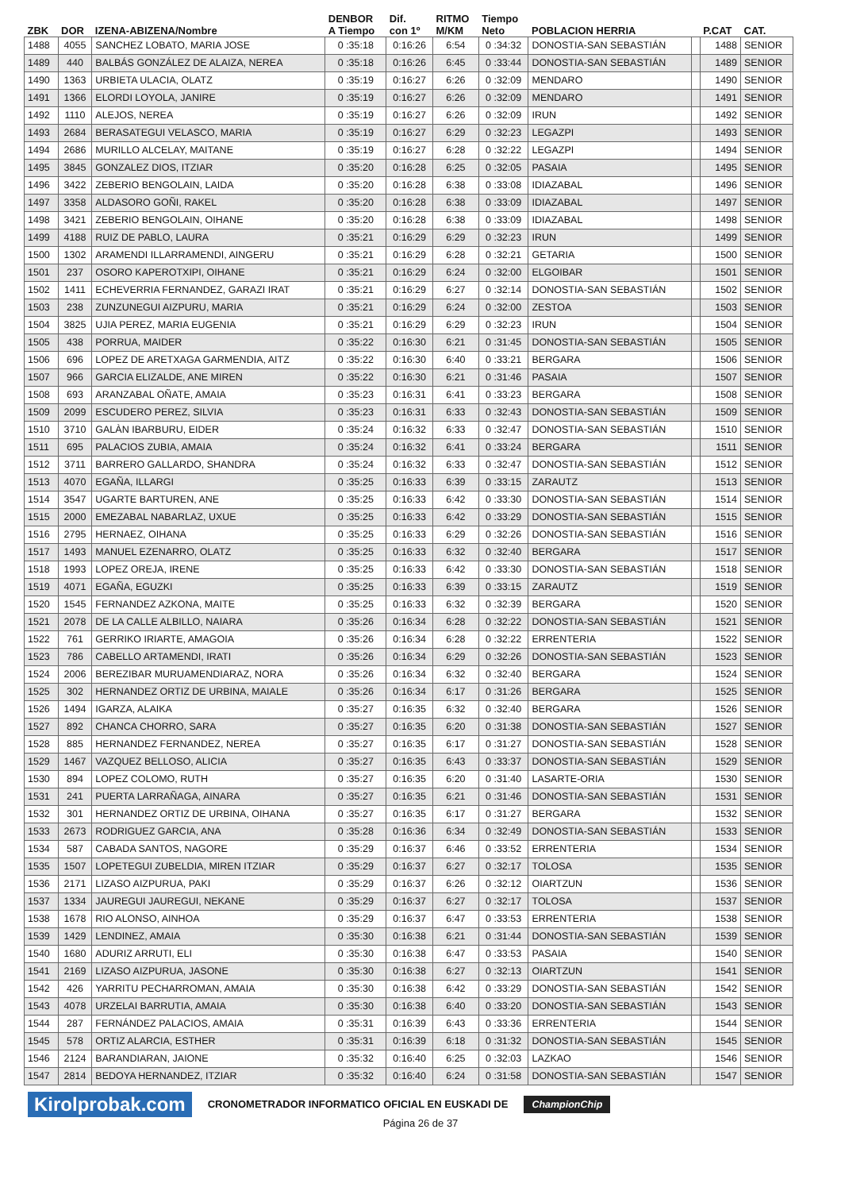| ZBK | DOR | IZENA-ABIZENA/Nombre | DENBOR A Tiempo | Dif. con 1º | RITMO M/KM | Tiempo Neto | POBLACION HERRIA | | P.CAT | CAT. |
| --- | --- | --- | --- | --- | --- | --- | --- | --- | --- | --- |
| 1488 | 4055 | SANCHEZ LOBATO, MARIA JOSE | 0 :35:18 | 0:16:26 | 6:54 | 0 :34:32 | DONOSTIA-SAN SEBASTIÁN | | 1488 | SENIOR |
| 1489 | 440 | BALBÁS GONZÁLEZ DE ALAIZA, NEREA | 0 :35:18 | 0:16:26 | 6:45 | 0 :33:44 | DONOSTIA-SAN SEBASTIÁN | | 1489 | SENIOR |
| 1490 | 1363 | URBIETA ULACIA, OLATZ | 0 :35:19 | 0:16:27 | 6:26 | 0 :32:09 | MENDARO | | 1490 | SENIOR |
| 1491 | 1366 | ELORDI LOYOLA, JANIRE | 0 :35:19 | 0:16:27 | 6:26 | 0 :32:09 | MENDARO | | 1491 | SENIOR |
| 1492 | 1110 | ALEJOS, NEREA | 0 :35:19 | 0:16:27 | 6:26 | 0 :32:09 | IRUN | | 1492 | SENIOR |
| 1493 | 2684 | BERASATEGUI VELASCO, MARIA | 0 :35:19 | 0:16:27 | 6:29 | 0 :32:23 | LEGAZPI | | 1493 | SENIOR |
| 1494 | 2686 | MURILLO ALCELAY, MAITANE | 0 :35:19 | 0:16:27 | 6:28 | 0 :32:22 | LEGAZPI | | 1494 | SENIOR |
| 1495 | 3845 | GONZALEZ DIOS, ITZIAR | 0 :35:20 | 0:16:28 | 6:25 | 0 :32:05 | PASAIA | | 1495 | SENIOR |
| 1496 | 3422 | ZEBERIO BENGOLAIN, LAIDA | 0 :35:20 | 0:16:28 | 6:38 | 0 :33:08 | IDIAZABAL | | 1496 | SENIOR |
| 1497 | 3358 | ALDASORO GOÑI, RAKEL | 0 :35:20 | 0:16:28 | 6:38 | 0 :33:09 | IDIAZABAL | | 1497 | SENIOR |
| 1498 | 3421 | ZEBERIO BENGOLAIN, OIHANE | 0 :35:20 | 0:16:28 | 6:38 | 0 :33:09 | IDIAZABAL | | 1498 | SENIOR |
| 1499 | 4188 | RUIZ DE PABLO, LAURA | 0 :35:21 | 0:16:29 | 6:29 | 0 :32:23 | IRUN | | 1499 | SENIOR |
| 1500 | 1302 | ARAMENDI ILLARRAMENDI, AINGERU | 0 :35:21 | 0:16:29 | 6:28 | 0 :32:21 | GETARIA | | 1500 | SENIOR |
| 1501 | 237 | OSORO KAPEROTXIPI, OIHANE | 0 :35:21 | 0:16:29 | 6:24 | 0 :32:00 | ELGOIBAR | | 1501 | SENIOR |
| 1502 | 1411 | ECHEVERRIA FERNANDEZ, GARAZI IRAT | 0 :35:21 | 0:16:29 | 6:27 | 0 :32:14 | DONOSTIA-SAN SEBASTIÁN | | 1502 | SENIOR |
| 1503 | 238 | ZUNZUNEGUI AIZPURU, MARIA | 0 :35:21 | 0:16:29 | 6:24 | 0 :32:00 | ZESTOA | | 1503 | SENIOR |
| 1504 | 3825 | UJIA PEREZ, MARIA EUGENIA | 0 :35:21 | 0:16:29 | 6:29 | 0 :32:23 | IRUN | | 1504 | SENIOR |
| 1505 | 438 | PORRUA, MAIDER | 0 :35:22 | 0:16:30 | 6:21 | 0 :31:45 | DONOSTIA-SAN SEBASTIÁN | | 1505 | SENIOR |
| 1506 | 696 | LOPEZ DE ARETXAGA GARMENDIA, AITZ | 0 :35:22 | 0:16:30 | 6:40 | 0 :33:21 | BERGARA | | 1506 | SENIOR |
| 1507 | 966 | GARCIA ELIZALDE, ANE MIREN | 0 :35:22 | 0:16:30 | 6:21 | 0 :31:46 | PASAIA | | 1507 | SENIOR |
| 1508 | 693 | ARANZABAL OÑATE, AMAIA | 0 :35:23 | 0:16:31 | 6:41 | 0 :33:23 | BERGARA | | 1508 | SENIOR |
| 1509 | 2099 | ESCUDERO PEREZ, SILVIA | 0 :35:23 | 0:16:31 | 6:33 | 0 :32:43 | DONOSTIA-SAN SEBASTIÁN | | 1509 | SENIOR |
| 1510 | 3710 | GALÀN IBARBURU, EIDER | 0 :35:24 | 0:16:32 | 6:33 | 0 :32:47 | DONOSTIA-SAN SEBASTIÁN | | 1510 | SENIOR |
| 1511 | 695 | PALACIOS ZUBIA, AMAIA | 0 :35:24 | 0:16:32 | 6:41 | 0 :33:24 | BERGARA | | 1511 | SENIOR |
| 1512 | 3711 | BARRERO GALLARDO, SHANDRA | 0 :35:24 | 0:16:32 | 6:33 | 0 :32:47 | DONOSTIA-SAN SEBASTIÁN | | 1512 | SENIOR |
| 1513 | 4070 | EGAÑA, ILLARGI | 0 :35:25 | 0:16:33 | 6:39 | 0 :33:15 | ZARAUTZ | | 1513 | SENIOR |
| 1514 | 3547 | UGARTE BARTUREN, ANE | 0 :35:25 | 0:16:33 | 6:42 | 0 :33:30 | DONOSTIA-SAN SEBASTIÁN | | 1514 | SENIOR |
| 1515 | 2000 | EMEZABAL NABARLAZ, UXUE | 0 :35:25 | 0:16:33 | 6:42 | 0 :33:29 | DONOSTIA-SAN SEBASTIÁN | | 1515 | SENIOR |
| 1516 | 2795 | HERNAEZ, OIHANA | 0 :35:25 | 0:16:33 | 6:29 | 0 :32:26 | DONOSTIA-SAN SEBASTIÁN | | 1516 | SENIOR |
| 1517 | 1493 | MANUEL EZENARRO, OLATZ | 0 :35:25 | 0:16:33 | 6:32 | 0 :32:40 | BERGARA | | 1517 | SENIOR |
| 1518 | 1993 | LOPEZ OREJA, IRENE | 0 :35:25 | 0:16:33 | 6:42 | 0 :33:30 | DONOSTIA-SAN SEBASTIÁN | | 1518 | SENIOR |
| 1519 | 4071 | EGAÑA, EGUZKI | 0 :35:25 | 0:16:33 | 6:39 | 0 :33:15 | ZARAUTZ | | 1519 | SENIOR |
| 1520 | 1545 | FERNANDEZ AZKONA, MAITE | 0 :35:25 | 0:16:33 | 6:32 | 0 :32:39 | BERGARA | | 1520 | SENIOR |
| 1521 | 2078 | DE LA CALLE ALBILLO, NAIARA | 0 :35:26 | 0:16:34 | 6:28 | 0 :32:22 | DONOSTIA-SAN SEBASTIÁN | | 1521 | SENIOR |
| 1522 | 761 | GERRIKO IRIARTE, AMAGOIA | 0 :35:26 | 0:16:34 | 6:28 | 0 :32:22 | ERRENTERIA | | 1522 | SENIOR |
| 1523 | 786 | CABELLO ARTAMENDI, IRATI | 0 :35:26 | 0:16:34 | 6:29 | 0 :32:26 | DONOSTIA-SAN SEBASTIÁN | | 1523 | SENIOR |
| 1524 | 2006 | BEREZIBAR MURUAMENDIARAZ, NORA | 0 :35:26 | 0:16:34 | 6:32 | 0 :32:40 | BERGARA | | 1524 | SENIOR |
| 1525 | 302 | HERNANDEZ ORTIZ DE URBINA, MAIALE | 0 :35:26 | 0:16:34 | 6:17 | 0 :31:26 | BERGARA | | 1525 | SENIOR |
| 1526 | 1494 | IGARZA, ALAIKA | 0 :35:27 | 0:16:35 | 6:32 | 0 :32:40 | BERGARA | | 1526 | SENIOR |
| 1527 | 892 | CHANCA CHORRO, SARA | 0 :35:27 | 0:16:35 | 6:20 | 0 :31:38 | DONOSTIA-SAN SEBASTIÁN | | 1527 | SENIOR |
| 1528 | 885 | HERNANDEZ FERNANDEZ, NEREA | 0 :35:27 | 0:16:35 | 6:17 | 0 :31:27 | DONOSTIA-SAN SEBASTIÁN | | 1528 | SENIOR |
| 1529 | 1467 | VAZQUEZ BELLOSO, ALICIA | 0 :35:27 | 0:16:35 | 6:43 | 0 :33:37 | DONOSTIA-SAN SEBASTIÁN | | 1529 | SENIOR |
| 1530 | 894 | LOPEZ COLOMO, RUTH | 0 :35:27 | 0:16:35 | 6:20 | 0 :31:40 | LASARTE-ORIA | | 1530 | SENIOR |
| 1531 | 241 | PUERTA LARRAÑAGA, AINARA | 0 :35:27 | 0:16:35 | 6:21 | 0 :31:46 | DONOSTIA-SAN SEBASTIÁN | | 1531 | SENIOR |
| 1532 | 301 | HERNANDEZ ORTIZ DE URBINA, OIHANA | 0 :35:27 | 0:16:35 | 6:17 | 0 :31:27 | BERGARA | | 1532 | SENIOR |
| 1533 | 2673 | RODRIGUEZ GARCIA, ANA | 0 :35:28 | 0:16:36 | 6:34 | 0 :32:49 | DONOSTIA-SAN SEBASTIÁN | | 1533 | SENIOR |
| 1534 | 587 | CABADA SANTOS, NAGORE | 0 :35:29 | 0:16:37 | 6:46 | 0 :33:52 | ERRENTERIA | | 1534 | SENIOR |
| 1535 | 1507 | LOPETEGUI ZUBELDIA, MIREN ITZIAR | 0 :35:29 | 0:16:37 | 6:27 | 0 :32:17 | TOLOSA | | 1535 | SENIOR |
| 1536 | 2171 | LIZASO AIZPURUA, PAKI | 0 :35:29 | 0:16:37 | 6:26 | 0 :32:12 | OIARTZUN | | 1536 | SENIOR |
| 1537 | 1334 | JAUREGUI JAUREGUI, NEKANE | 0 :35:29 | 0:16:37 | 6:27 | 0 :32:17 | TOLOSA | | 1537 | SENIOR |
| 1538 | 1678 | RIO ALONSO, AINHOA | 0 :35:29 | 0:16:37 | 6:47 | 0 :33:53 | ERRENTERIA | | 1538 | SENIOR |
| 1539 | 1429 | LENDINEZ, AMAIA | 0 :35:30 | 0:16:38 | 6:21 | 0 :31:44 | DONOSTIA-SAN SEBASTIÁN | | 1539 | SENIOR |
| 1540 | 1680 | ADURIZ ARRUTI, ELI | 0 :35:30 | 0:16:38 | 6:47 | 0 :33:53 | PASAIA | | 1540 | SENIOR |
| 1541 | 2169 | LIZASO AIZPURUA, JASONE | 0 :35:30 | 0:16:38 | 6:27 | 0 :32:13 | OIARTZUN | | 1541 | SENIOR |
| 1542 | 426 | YARRITU PECHARROMAN, AMAIA | 0 :35:30 | 0:16:38 | 6:42 | 0 :33:29 | DONOSTIA-SAN SEBASTIÁN | | 1542 | SENIOR |
| 1543 | 4078 | URZELAI BARRUTIA, AMAIA | 0 :35:30 | 0:16:38 | 6:40 | 0 :33:20 | DONOSTIA-SAN SEBASTIÁN | | 1543 | SENIOR |
| 1544 | 287 | FERNÁNDEZ PALACIOS, AMAIA | 0 :35:31 | 0:16:39 | 6:43 | 0 :33:36 | ERRENTERIA | | 1544 | SENIOR |
| 1545 | 578 | ORTIZ ALARCIA, ESTHER | 0 :35:31 | 0:16:39 | 6:18 | 0 :31:32 | DONOSTIA-SAN SEBASTIÁN | | 1545 | SENIOR |
| 1546 | 2124 | BARANDIARAN, JAIONE | 0 :35:32 | 0:16:40 | 6:25 | 0 :32:03 | LAZKAO | | 1546 | SENIOR |
| 1547 | 2814 | BEDOYA HERNANDEZ, ITZIAR | 0 :35:32 | 0:16:40 | 6:24 | 0 :31:58 | DONOSTIA-SAN SEBASTIÁN | | 1547 | SENIOR |
Kirolprobak.com CRONOMETRADOR INFORMATICO OFICIAL EN EUSKADI DE ChampionChip
Página 26 de 37